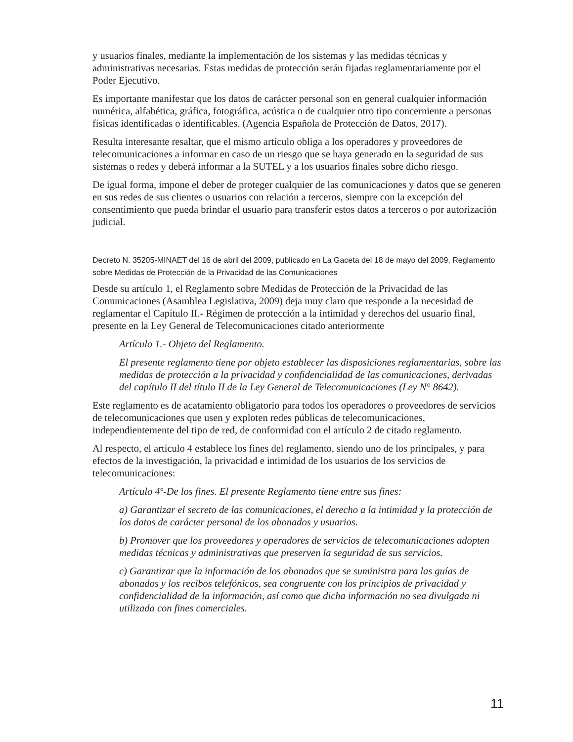y usuarios finales, mediante la implementación de los sistemas y las medidas técnicas y administrativas necesarias. Estas medidas de protección serán fijadas reglamentariamente por el Poder Ejecutivo.
Es importante manifestar que los datos de carácter personal son en general cualquier información numérica, alfabética, gráfica, fotográfica, acústica o de cualquier otro tipo concerniente a personas físicas identificadas o identificables. (Agencia Española de Protección de Datos, 2017).
Resulta interesante resaltar, que el mismo artículo obliga a los operadores y proveedores de telecomunicaciones a informar en caso de un riesgo que se haya generado en la seguridad de sus sistemas o redes y deberá informar a la SUTEL y a los usuarios finales sobre dicho riesgo.
De igual forma, impone el deber de proteger cualquier de las comunicaciones y datos que se generen en sus redes de sus clientes o usuarios con relación a terceros, siempre con la excepción del consentimiento que pueda brindar el usuario para transferir estos datos a terceros o por autorización judicial.
Decreto N. 35205-MINAET del 16 de abril del 2009, publicado en La Gaceta del 18 de mayo del 2009, Reglamento sobre Medidas de Protección de la Privacidad de las Comunicaciones
Desde su artículo 1, el Reglamento sobre Medidas de Protección de la Privacidad de las Comunicaciones (Asamblea Legislativa, 2009) deja muy claro que responde a la necesidad de reglamentar el Capítulo II.- Régimen de protección a la intimidad y derechos del usuario final, presente en la Ley General de Telecomunicaciones citado anteriormente
Artículo 1.- Objeto del Reglamento.
El presente reglamento tiene por objeto establecer las disposiciones reglamentarias, sobre las medidas de protección a la privacidad y confidencialidad de las comunicaciones, derivadas del capítulo II del título II de la Ley General de Telecomunicaciones (Ley N° 8642).
Este reglamento es de acatamiento obligatorio para todos los operadores o proveedores de servicios de telecomunicaciones que usen y exploten redes públicas de telecomunicaciones, independientemente del tipo de red, de conformidad con el artículo 2 de citado reglamento.
Al respecto, el artículo 4 establece los fines del reglamento, siendo uno de los principales, y para efectos de la investigación, la privacidad e intimidad de los usuarios de los servicios de telecomunicaciones:
Artículo 4º-De los fines. El presente Reglamento tiene entre sus fines:
a) Garantizar el secreto de las comunicaciones, el derecho a la intimidad y la protección de los datos de carácter personal de los abonados y usuarios.
b) Promover que los proveedores y operadores de servicios de telecomunicaciones adopten medidas técnicas y administrativas que preserven la seguridad de sus servicios.
c) Garantizar que la información de los abonados que se suministra para las guías de abonados y los recibos telefónicos, sea congruente con los principios de privacidad y confidencialidad de la información, así como que dicha información no sea divulgada ni utilizada con fines comerciales.
11